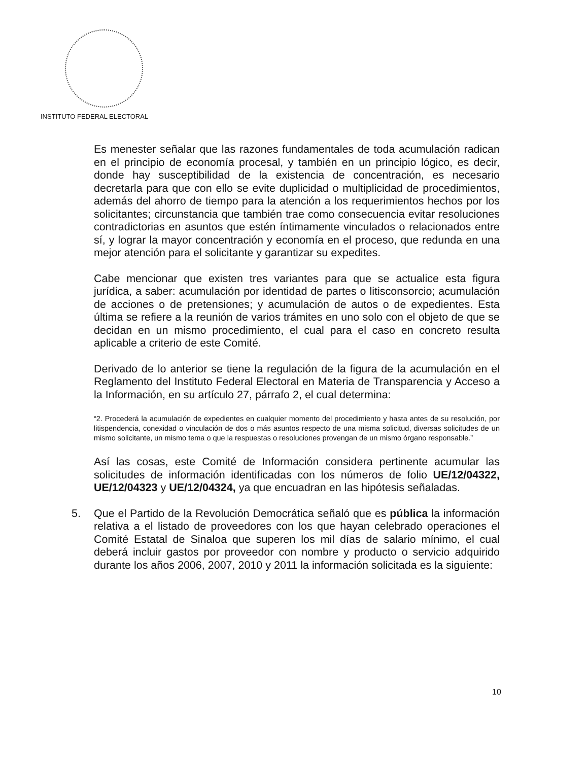INSTITUTO FEDERAL ELECTORAL
Es menester señalar que las razones fundamentales de toda acumulación radican en el principio de economía procesal, y también en un principio lógico, es decir, donde hay susceptibilidad de la existencia de concentración, es necesario decretarla para que con ello se evite duplicidad o multiplicidad de procedimientos, además del ahorro de tiempo para la atención a los requerimientos hechos por los solicitantes; circunstancia que también trae como consecuencia evitar resoluciones contradictorias en asuntos que estén íntimamente vinculados o relacionados entre sí, y lograr la mayor concentración y economía en el proceso, que redunda en una mejor atención para el solicitante y garantizar su expedites.
Cabe mencionar que existen tres variantes para que se actualice esta figura jurídica, a saber: acumulación por identidad de partes o litisconsorcio; acumulación de acciones o de pretensiones; y acumulación de autos o de expedientes. Esta última se refiere a la reunión de varios trámites en uno solo con el objeto de que se decidan en un mismo procedimiento, el cual para el caso en concreto resulta aplicable a criterio de este Comité.
Derivado de lo anterior se tiene la regulación de la figura de la acumulación en el Reglamento del Instituto Federal Electoral en Materia de Transparencia y Acceso a la Información, en su artículo 27, párrafo 2, el cual determina:
“2. Procederá la acumulación de expedientes en cualquier momento del procedimiento y hasta antes de su resolución, por litispendencia, conexidad o vinculación de dos o más asuntos respecto de una misma solicitud, diversas solicitudes de un mismo solicitante, un mismo tema o que la respuestas o resoluciones provengan de un mismo órgano responsable.”
Así las cosas, este Comité de Información considera pertinente acumular las solicitudes de información identificadas con los números de folio UE/12/04322, UE/12/04323 y UE/12/04324, ya que encuadran en las hipótesis señaladas.
5. Que el Partido de la Revolución Democrática señaló que es pública la información relativa a el listado de proveedores con los que hayan celebrado operaciones el Comité Estatal de Sinaloa que superen los mil días de salario mínimo, el cual deberá incluir gastos por proveedor con nombre y producto o servicio adquirido durante los años 2006, 2007, 2010 y 2011 la información solicitada es la siguiente:
10